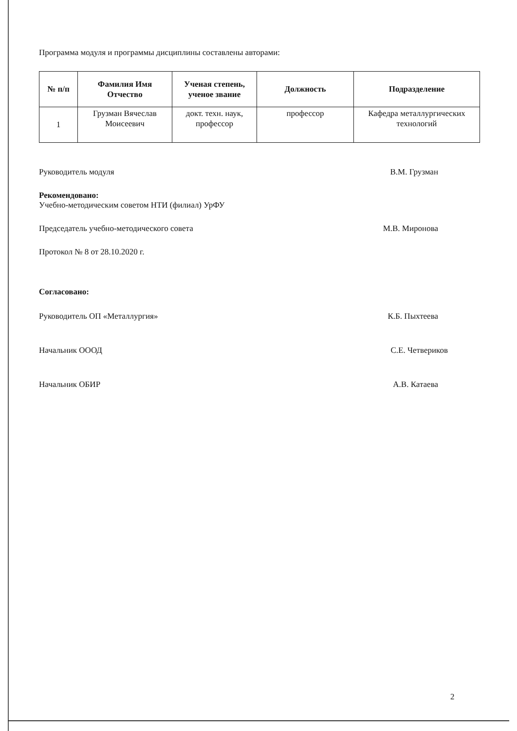Программа модуля и программы дисциплины составлены авторами:
| № п/п | Фамилия Имя Отчество | Ученая степень, ученое звание | Должность | Подразделение |
| --- | --- | --- | --- | --- |
| 1 | Грузман Вячеслав Моисеевич | докт. техн. наук, профессор | профессор | Кафедра металлургических технологий |
Руководитель модуля В.М. Грузман
Рекомендовано:
Учебно-методическим советом НТИ (филиал) УрФУ
Председатель учебно-методического совета М.В. Миронова
Протокол № 8 от 28.10.2020 г.
Согласовано:
Руководитель ОП «Металлургия» К.Б. Пыхтеева
Начальник ОООД С.Е. Четвериков
Начальник ОБИР А.В. Катаева
2